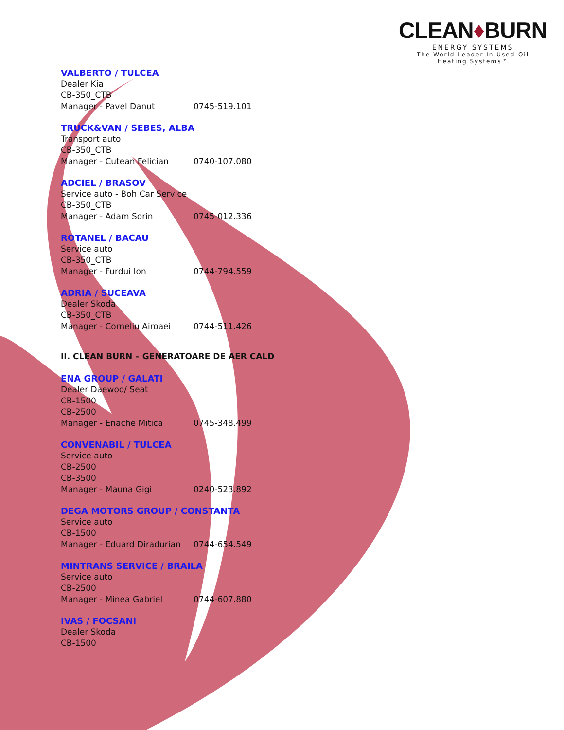CLEAN♦BURN
ENERGY SYSTEMS
The World Leader In Used-Oil
Heating Systems™
VALBERTO / TULCEA
Dealer Kia
CB-350_CTB
Manager - Pavel Danut 0745-519.101
TRUCK&VAN / SEBES, ALBA
Transport auto
CB-350_CTB
Manager - Cutean Felician 0740-107.080
ADCIEL / BRASOV
Service auto - Boh Car Service
CB-350_CTB
Manager - Adam Sorin 0745-012.336
ROTANEL / BACAU
Service auto
CB-350_CTB
Manager - Furdui Ion 0744-794.559
ADRIA / SUCEAVA
Dealer Skoda
CB-350_CTB
Manager - Corneliu Airoaei 0744-511.426
II. CLEAN BURN – GENERATOARE DE AER CALD
ENA GROUP / GALATI
Dealer Daewoo/ Seat
CB-1500
CB-2500
Manager - Enache Mitica 0745-348.499
CONVENABIL / TULCEA
Service auto
CB-2500
CB-3500
Manager - Mauna Gigi 0240-523.892
DEGA MOTORS GROUP / CONSTANTA
Service auto
CB-1500
Manager - Eduard Diradurian 0744-654.549
MINTRANS SERVICE / BRAILA
Service auto
CB-2500
Manager - Minea Gabriel 0744-607.880
IVAS / FOCSANI
Dealer Skoda
CB-1500